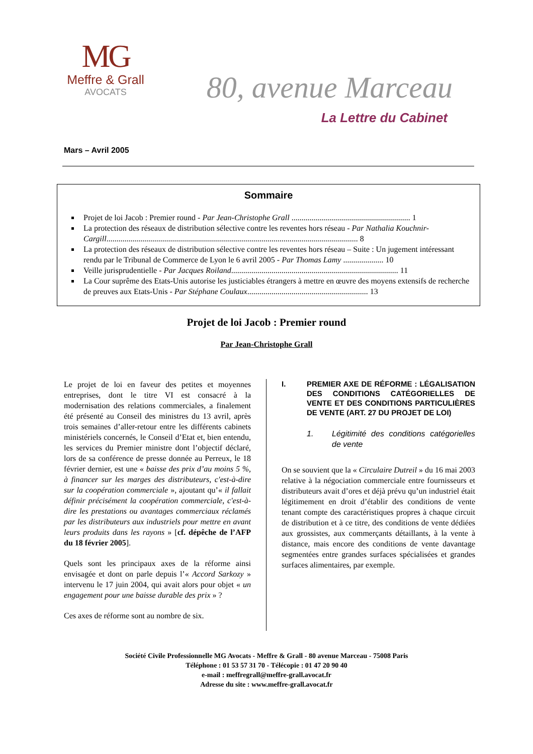MG
Meffre & Grall
AVOCATS
80, avenue Marceau
La Lettre du Cabinet
Mars – Avril 2005
Sommaire
Projet de loi Jacob : Premier round - Par Jean-Christophe Grall ........................................................... 1
La protection des réseaux de distribution sélective contre les reventes hors réseau - Par Nathalia Kouchnir-Cargill............................................................................................................................. 8
La protection des réseaux de distribution sélective contre les reventes hors réseau – Suite : Un jugement intéressant rendu par le Tribunal de Commerce de Lyon le 6 avril 2005 - Par Thomas Lamy .................... 10
Veille jurisprudentielle - Par Jacques Roiland................................................................................... 11
La Cour suprême des Etats-Unis autorise les justiciables étrangers à mettre en œuvre des moyens extensifs de recherche de preuves aux Etats-Unis - Par Stéphane Coulaux............................................................ 13
Projet de loi Jacob : Premier round
Par Jean-Christophe Grall
Le projet de loi en faveur des petites et moyennes entreprises, dont le titre VI est consacré à la modernisation des relations commerciales, a finalement été présenté au Conseil des ministres du 13 avril, après trois semaines d’aller-retour entre les différents cabinets ministériels concernés, le Conseil d’Etat et, bien entendu, les services du Premier ministre dont l’objectif déclaré, lors de sa conférence de presse donnée au Perreux, le 18 février dernier, est une « baisse des prix d’au moins 5 %, à financer sur les marges des distributeurs, c'est-à-dire sur la coopération commerciale », ajoutant qu’« il fallait définir précisément la coopération commerciale, c'est-à-dire les prestations ou avantages commerciaux réclamés par les distributeurs aux industriels pour mettre en avant leurs produits dans les rayons » [cf. dépêche de l’AFP du 18 février 2005].
Quels sont les principaux axes de la réforme ainsi envisagée et dont on parle depuis l’« Accord Sarkozy » intervenu le 17 juin 2004, qui avait alors pour objet « un engagement pour une baisse durable des prix » ?
Ces axes de réforme sont au nombre de six.
I. PREMIER AXE DE RÉFORME : LÉGALISATION DES CONDITIONS CATÉGORIELLES DE VENTE ET DES CONDITIONS PARTICULIÈRES DE VENTE (ART. 27 DU PROJET DE LOI)
1. Légitimité des conditions catégorielles de vente
On se souvient que la « Circulaire Dutreil » du 16 mai 2003 relative à la négociation commerciale entre fournisseurs et distributeurs avait d’ores et déjà prévu qu’un industriel était légitimement en droit d’établir des conditions de vente tenant compte des caractéristiques propres à chaque circuit de distribution et à ce titre, des conditions de vente dédiées aux grossistes, aux commerçants détaillants, à la vente à distance, mais encore des conditions de vente davantage segmentées entre grandes surfaces spécialisées et grandes surfaces alimentaires, par exemple.
Société Civile Professionnelle MG Avocats - Meffre & Grall - 80 avenue Marceau - 75008 Paris
Téléphone : 01 53 57 31 70 - Télécopie : 01 47 20 90 40
e-mail : meffregrall@meffre-grall.avocat.fr
Adresse du site : www.meffre-grall.avocat.fr